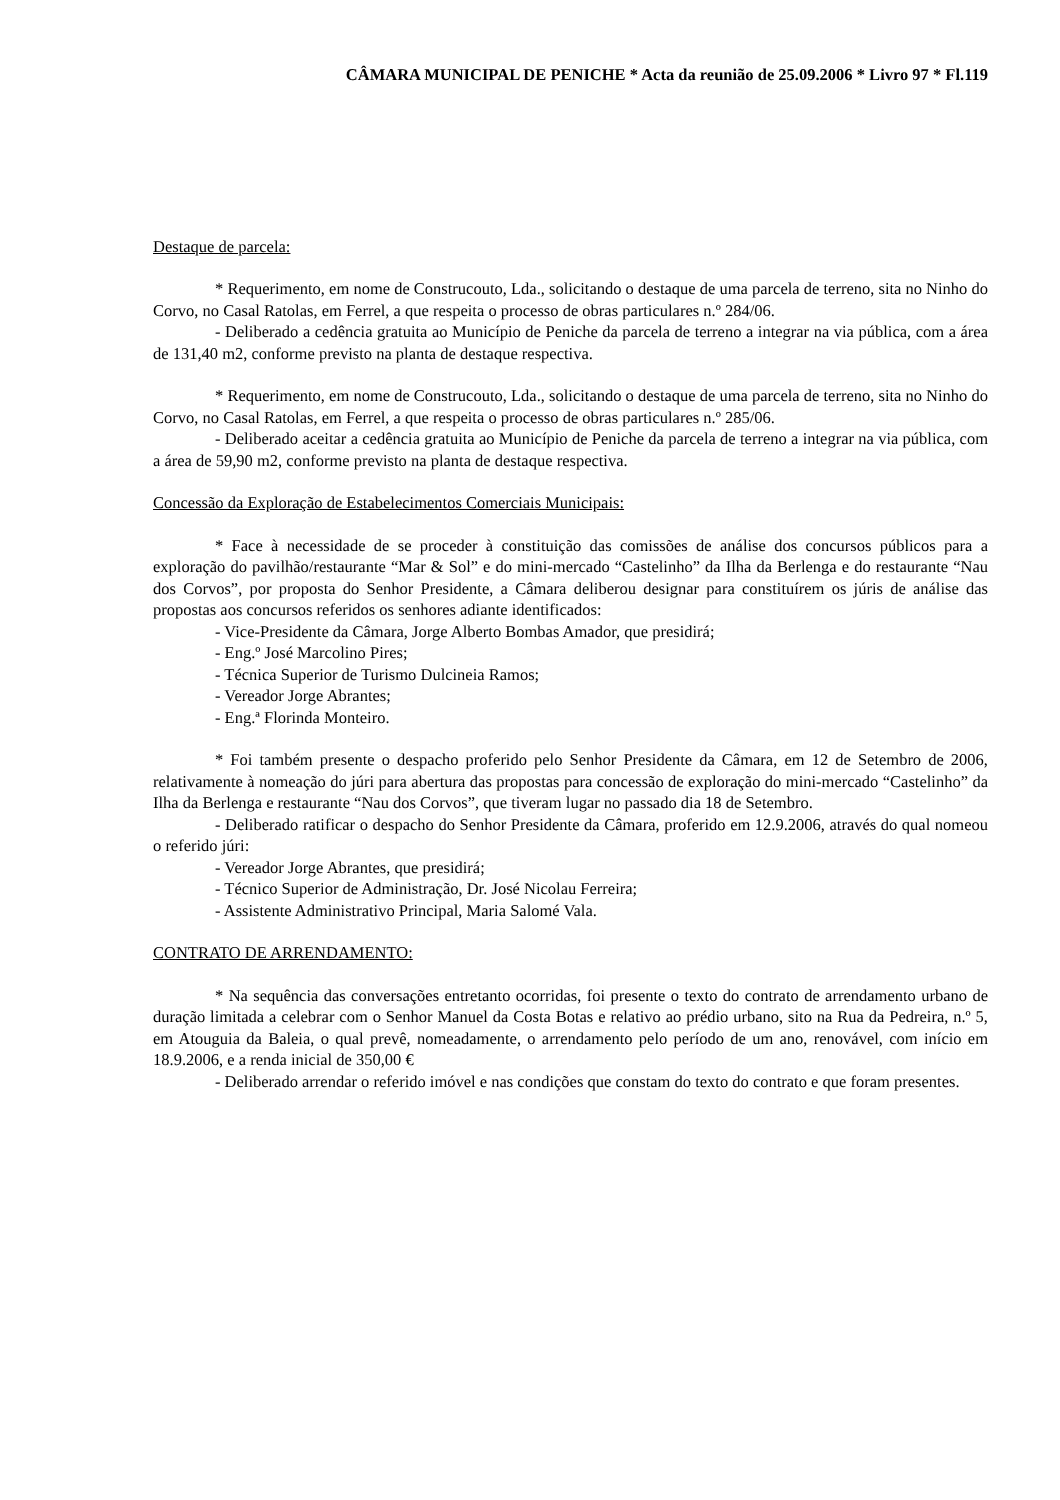CÂMARA MUNICIPAL DE PENICHE * Acta da reunião de 25.09.2006 * Livro 97 * Fl.119
Destaque de parcela:
* Requerimento, em nome de Construcouto, Lda., solicitando o destaque de uma parcela de terreno, sita no Ninho do Corvo, no Casal Ratolas, em Ferrel, a que respeita o processo de obras particulares n.º 284/06.
- Deliberado a cedência gratuita ao Município de Peniche da parcela de terreno a integrar na via pública, com a área de 131,40 m2, conforme previsto na planta de destaque respectiva.
* Requerimento, em nome de Construcouto, Lda., solicitando o destaque de uma parcela de terreno, sita no Ninho do Corvo, no Casal Ratolas, em Ferrel, a que respeita o processo de obras particulares n.º 285/06.
- Deliberado aceitar a cedência gratuita ao Município de Peniche da parcela de terreno a integrar na via pública, com a área de 59,90 m2, conforme previsto na planta de destaque respectiva.
Concessão da Exploração de Estabelecimentos Comerciais Municipais:
* Face à necessidade de se proceder à constituição das comissões de análise dos concursos públicos para a exploração do pavilhão/restaurante “Mar & Sol” e do mini-mercado “Castelinho” da Ilha da Berlenga e do restaurante “Nau dos Corvos”, por proposta do Senhor Presidente, a Câmara deliberou designar para constituírem os júris de análise das propostas aos concursos referidos os senhores adiante identificados:
- Vice-Presidente da Câmara, Jorge Alberto Bombas Amador, que presidirá;
- Eng.º José Marcolino Pires;
- Técnica Superior de Turismo Dulcineia Ramos;
- Vereador Jorge Abrantes;
- Eng.ª Florinda Monteiro.
* Foi também presente o despacho proferido pelo Senhor Presidente da Câmara, em 12 de Setembro de 2006, relativamente à nomeação do júri para abertura das propostas para concessão de exploração do mini-mercado “Castelinho” da Ilha da Berlenga e restaurante “Nau dos Corvos”, que tiveram lugar no passado dia 18 de Setembro.
- Deliberado ratificar o despacho do Senhor Presidente da Câmara, proferido em 12.9.2006, através do qual nomeou o referido júri:
- Vereador Jorge Abrantes, que presidirá;
- Técnico Superior de Administração, Dr. José Nicolau Ferreira;
- Assistente Administrativo Principal, Maria Salomé Vala.
CONTRATO DE ARRENDAMENTO:
* Na sequência das conversações entretanto ocorridas, foi presente o texto do contrato de arrendamento urbano de duração limitada a celebrar com o Senhor Manuel da Costa Botas e relativo ao prédio urbano, sito na Rua da Pedreira, n.º 5, em Atouguia da Baleia, o qual prevê, nomeadamente, o arrendamento pelo período de um ano, renovável, com início em 18.9.2006, e a renda inicial de 350,00 €
- Deliberado arrendar o referido imóvel e nas condições que constam do texto do contrato e que foram presentes.